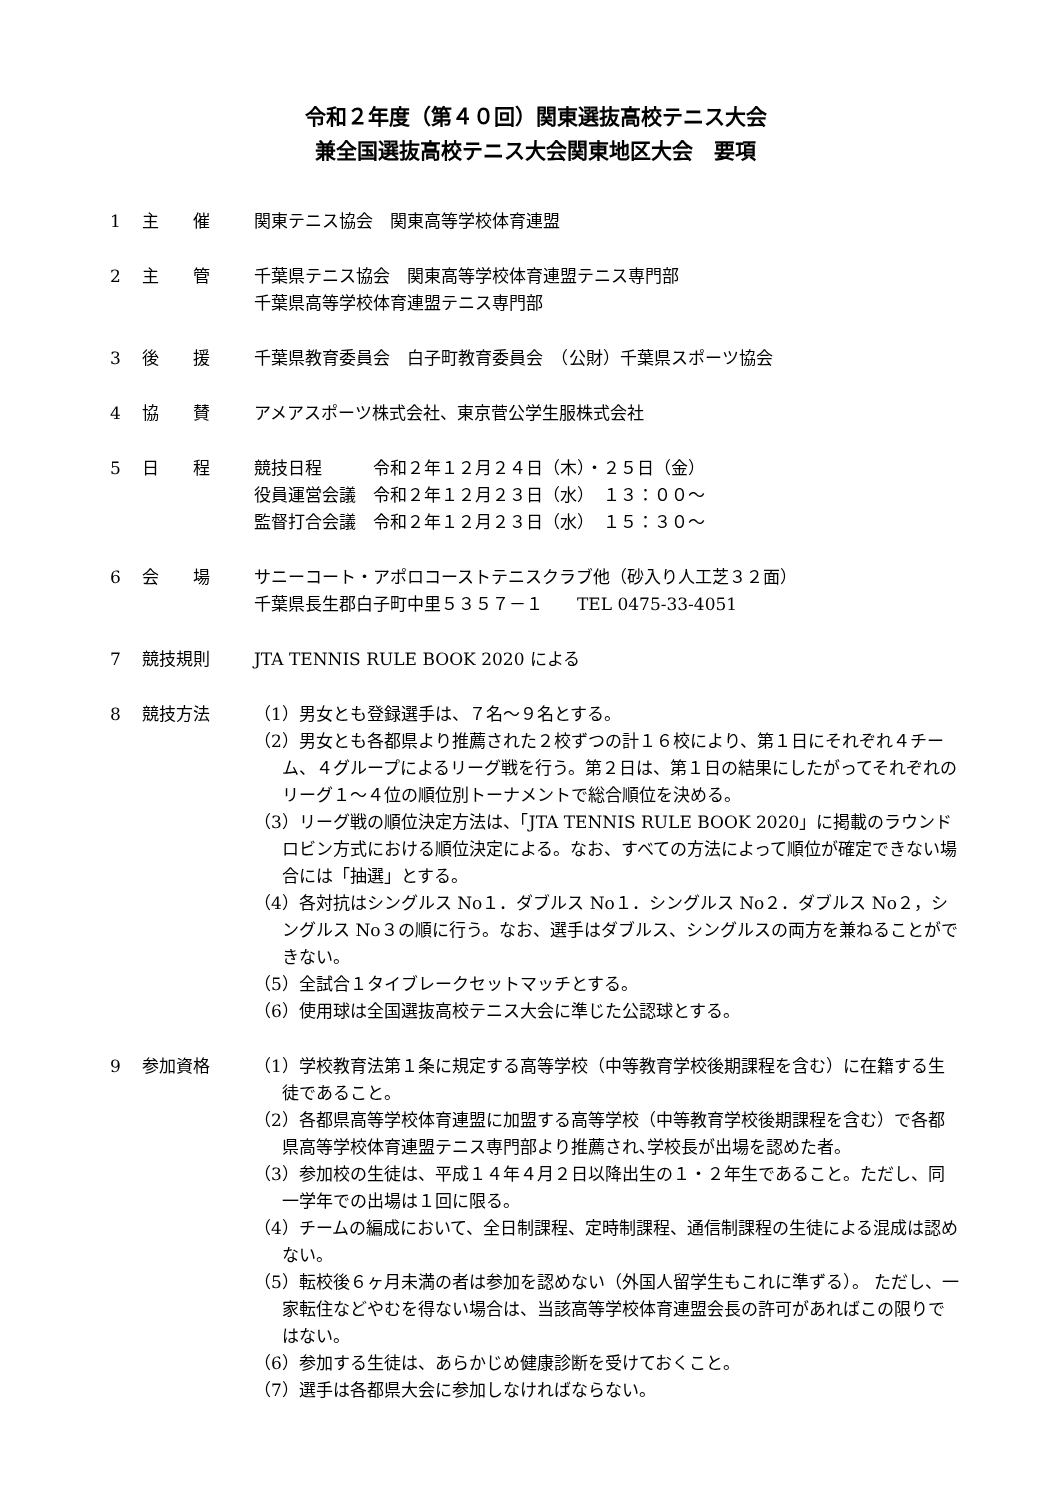令和２年度（第４０回）関東選抜高校テニス大会
兼全国選抜高校テニス大会関東地区大会　要項
1 主　　催 関東テニス協会　関東高等学校体育連盟
2 主　　管 千葉県テニス協会　関東高等学校体育連盟テニス専門部
千葉県高等学校体育連盟テニス専門部
3 後　　援 千葉県教育委員会　白子町教育委員会　（公財）千葉県スポーツ協会
4 協　　賛 アメアスポーツ株式会社、東京菅公学生服株式会社
5 日　　程 競技日程　　　令和２年１２月２４日（木）・２５日（金）
役員運営会議　令和２年１２月２３日（水）　１３：００～
監督打合会議　令和２年１２月２３日（水）　１５：３０～
6 会　　場 サニーコート・アポロコーストテニスクラブ他（砂入り人工芝３２面）
千葉県長生郡白子町中里５３５７－１　　TEL 0475-33-4051
7 競技規則 JTA TENNIS RULE BOOK 2020 による
8 競技方法 （1）男女とも登録選手は、７名～９名とする。
（2）男女とも各都県より推薦された２校ずつの計１６校により、第１日にそれぞれ４チーム、４グループによるリーグ戦を行う。第２日は、第１日の結果にしたがってそれぞれのリーグ１～４位の順位別トーナメントで総合順位を決める。
（3）リーグ戦の順位決定方法は、「JTA TENNIS RULE BOOK 2020」に掲載のラウンドロビン方式における順位決定による。なお、すべての方法によって順位が確定できない場合には「抽選」とする。
（4）各対抗はシングルス No１．ダブルス No１．シングルス No２．ダブルス No２，シングルス No３の順に行う。なお、選手はダブルス、シングルスの両方を兼ねることができない。
（5）全試合１タイブレークセットマッチとする。
（6）使用球は全国選抜高校テニス大会に準じた公認球とする。
9 参加資格 （1）学校教育法第１条に規定する高等学校（中等教育学校後期課程を含む）に在籍する生徒であること。
（2）各都県高等学校体育連盟に加盟する高等学校（中等教育学校後期課程を含む）で各都県高等学校体育連盟テニス専門部より推薦され､学校長が出場を認めた者。
（3）参加校の生徒は、平成１４年４月２日以降出生の１・２年生であること。ただし、同一学年での出場は１回に限る。
（4）チームの編成において、全日制課程、定時制課程、通信制課程の生徒による混成は認めない。
（5）転校後６ヶ月未満の者は参加を認めない（外国人留学生もこれに準ずる）。 ただし、一家転住などやむを得ない場合は、当該高等学校体育連盟会長の許可があればこの限りではない。
（6）参加する生徒は、あらかじめ健康診断を受けておくこと。
（7）選手は各都県大会に参加しなければならない。